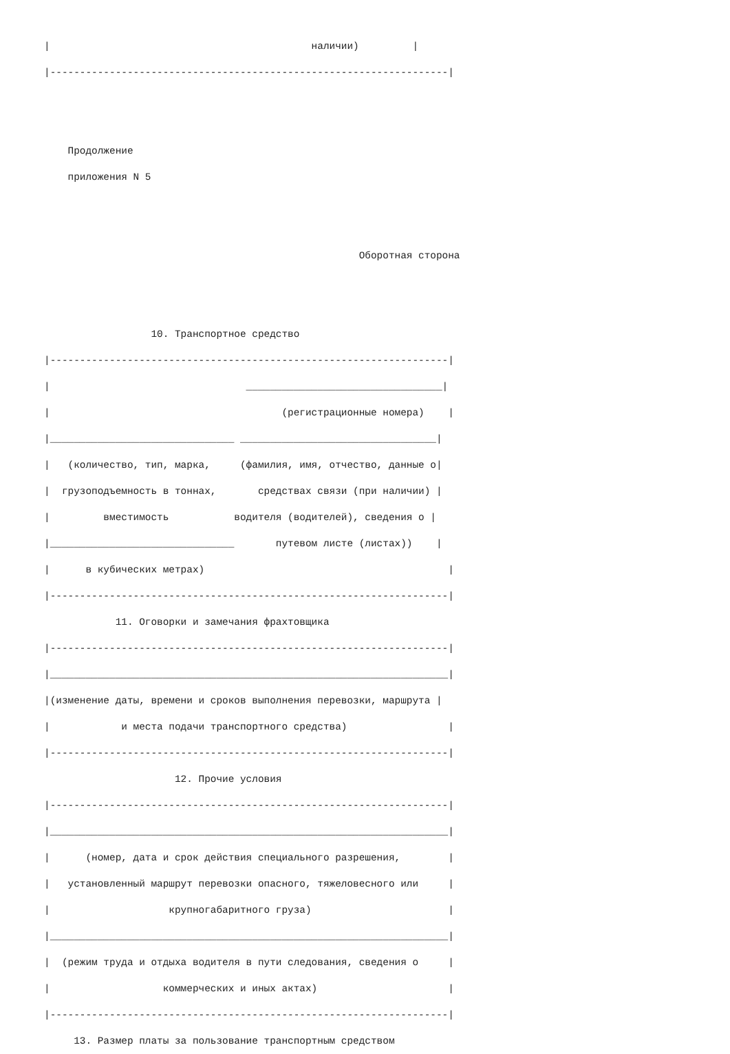|                                            наличии)         |
|-------------------------------------------------------------------|


    Продолжение
    приложения N 5


                                                     Оборотная сторона


                  10. Транспортное средство
|-------------------------------------------------------------------|
|                                 _________________________________|
|                                       (регистрационные номера)    |
|_______________________________ _________________________________|
|   (количество, тип, марка,     (фамилия, имя, отчество, данные о|
|  грузоподъемность в тоннах,       средствах связи (при наличии) |
|         вместимость           водителя (водителей), сведения о |
|_______________________________       путевом листе (листах))    |
|      в кубических метрах)                                         |
|-------------------------------------------------------------------|
            11. Оговорки и замечания фрахтовщика
|-------------------------------------------------------------------|
|___________________________________________________________________|
|(изменение даты, времени и сроков выполнения перевозки, маршрута |
|            и места подачи транспортного средства)                 |
|-------------------------------------------------------------------|
                      12. Прочие условия
|-------------------------------------------------------------------|
|___________________________________________________________________|
|      (номер, дата и срок действия специального разрешения,        |
|   установленный маршрут перевозки опасного, тяжеловесного или     |
|                    крупногабаритного груза)                       |
|___________________________________________________________________|
|  (режим труда и отдыха водителя в пути следования, сведения о     |
|                   коммерческих и иных актах)                      |
|-------------------------------------------------------------------|
     13. Размер платы за пользование транспортным средством